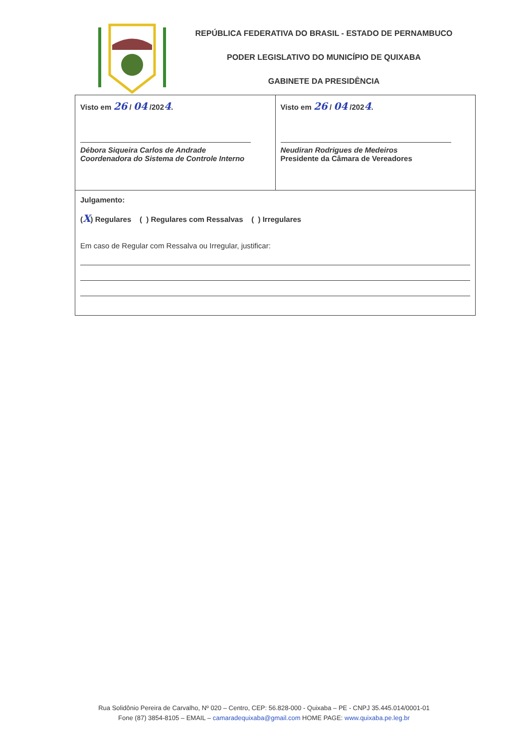REPÚBLICA FEDERATIVA DO BRASIL - ESTADO DE PERNAMBUCO
PODER LEGISLATIVO DO MUNICÍPIO DE QUIXABA
GABINETE DA PRESIDÊNCIA
| Visto em 26 / 04 /202 4 . Débora Siqueira Carlos de Andrade Coordenadora do Sistema de Controle Interno | Visto em 26 / 04 /202 4 . Neudiran Rodrigues de Medeiros Presidente da Câmara de Vereadores |
| Julgamento: ( X ) Regulares ( ) Regulares com Ressalvas ( ) Irregulares Em caso de Regular com Ressalva ou Irregular, justificar: | |
Rua Solidônio Pereira de Carvalho, Nº 020 – Centro, CEP: 56.828-000 - Quixaba – PE - CNPJ 35.445.014/0001-01
Fone (87) 3854-8105 – EMAIL – camaradequixaba@gmail.com HOME PAGE: www.quixaba.pe.leg.br